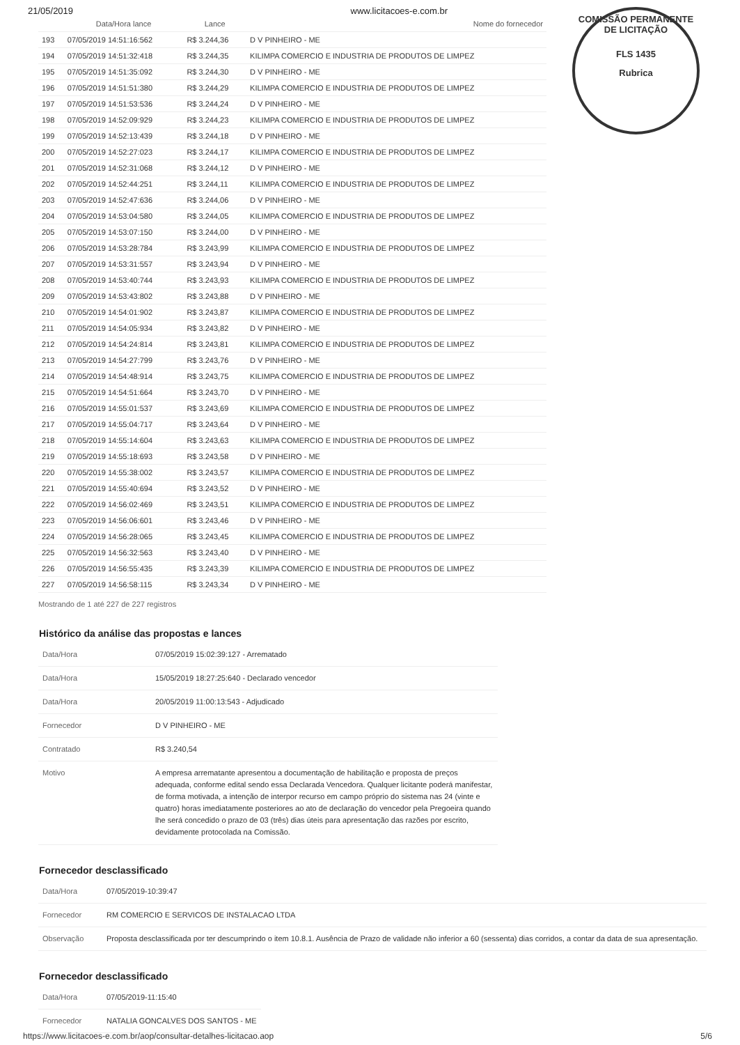21/05/2019 www.licitacoes-e.com.br
COMISSÃO PERMANENTE DE LICITAÇÃO
FLS 1435
Rubrica
| | Data/Hora lance | Lance | Nome do fornecedor |
| --- | --- | --- | --- |
| 193 | 07/05/2019 14:51:16:562 | R$ 3.244,36 | D V PINHEIRO - ME |
| 194 | 07/05/2019 14:51:32:418 | R$ 3.244,35 | KILIMPA COMERCIO E INDUSTRIA DE PRODUTOS DE LIMPEZ |
| 195 | 07/05/2019 14:51:35:092 | R$ 3.244,30 | D V PINHEIRO - ME |
| 196 | 07/05/2019 14:51:51:380 | R$ 3.244,29 | KILIMPA COMERCIO E INDUSTRIA DE PRODUTOS DE LIMPEZ |
| 197 | 07/05/2019 14:51:53:536 | R$ 3.244,24 | D V PINHEIRO - ME |
| 198 | 07/05/2019 14:52:09:929 | R$ 3.244,23 | KILIMPA COMERCIO E INDUSTRIA DE PRODUTOS DE LIMPEZ |
| 199 | 07/05/2019 14:52:13:439 | R$ 3.244,18 | D V PINHEIRO - ME |
| 200 | 07/05/2019 14:52:27:023 | R$ 3.244,17 | KILIMPA COMERCIO E INDUSTRIA DE PRODUTOS DE LIMPEZ |
| 201 | 07/05/2019 14:52:31:068 | R$ 3.244,12 | D V PINHEIRO - ME |
| 202 | 07/05/2019 14:52:44:251 | R$ 3.244,11 | KILIMPA COMERCIO E INDUSTRIA DE PRODUTOS DE LIMPEZ |
| 203 | 07/05/2019 14:52:47:636 | R$ 3.244,06 | D V PINHEIRO - ME |
| 204 | 07/05/2019 14:53:04:580 | R$ 3.244,05 | KILIMPA COMERCIO E INDUSTRIA DE PRODUTOS DE LIMPEZ |
| 205 | 07/05/2019 14:53:07:150 | R$ 3.244,00 | D V PINHEIRO - ME |
| 206 | 07/05/2019 14:53:28:784 | R$ 3.243,99 | KILIMPA COMERCIO E INDUSTRIA DE PRODUTOS DE LIMPEZ |
| 207 | 07/05/2019 14:53:31:557 | R$ 3.243,94 | D V PINHEIRO - ME |
| 208 | 07/05/2019 14:53:40:744 | R$ 3.243,93 | KILIMPA COMERCIO E INDUSTRIA DE PRODUTOS DE LIMPEZ |
| 209 | 07/05/2019 14:53:43:802 | R$ 3.243,88 | D V PINHEIRO - ME |
| 210 | 07/05/2019 14:54:01:902 | R$ 3.243,87 | KILIMPA COMERCIO E INDUSTRIA DE PRODUTOS DE LIMPEZ |
| 211 | 07/05/2019 14:54:05:934 | R$ 3.243,82 | D V PINHEIRO - ME |
| 212 | 07/05/2019 14:54:24:814 | R$ 3.243,81 | KILIMPA COMERCIO E INDUSTRIA DE PRODUTOS DE LIMPEZ |
| 213 | 07/05/2019 14:54:27:799 | R$ 3.243,76 | D V PINHEIRO - ME |
| 214 | 07/05/2019 14:54:48:914 | R$ 3.243,75 | KILIMPA COMERCIO E INDUSTRIA DE PRODUTOS DE LIMPEZ |
| 215 | 07/05/2019 14:54:51:664 | R$ 3.243,70 | D V PINHEIRO - ME |
| 216 | 07/05/2019 14:55:01:537 | R$ 3.243,69 | KILIMPA COMERCIO E INDUSTRIA DE PRODUTOS DE LIMPEZ |
| 217 | 07/05/2019 14:55:04:717 | R$ 3.243,64 | D V PINHEIRO - ME |
| 218 | 07/05/2019 14:55:14:604 | R$ 3.243,63 | KILIMPA COMERCIO E INDUSTRIA DE PRODUTOS DE LIMPEZ |
| 219 | 07/05/2019 14:55:18:693 | R$ 3.243,58 | D V PINHEIRO - ME |
| 220 | 07/05/2019 14:55:38:002 | R$ 3.243,57 | KILIMPA COMERCIO E INDUSTRIA DE PRODUTOS DE LIMPEZ |
| 221 | 07/05/2019 14:55:40:694 | R$ 3.243,52 | D V PINHEIRO - ME |
| 222 | 07/05/2019 14:56:02:469 | R$ 3.243,51 | KILIMPA COMERCIO E INDUSTRIA DE PRODUTOS DE LIMPEZ |
| 223 | 07/05/2019 14:56:06:601 | R$ 3.243,46 | D V PINHEIRO - ME |
| 224 | 07/05/2019 14:56:28:065 | R$ 3.243,45 | KILIMPA COMERCIO E INDUSTRIA DE PRODUTOS DE LIMPEZ |
| 225 | 07/05/2019 14:56:32:563 | R$ 3.243,40 | D V PINHEIRO - ME |
| 226 | 07/05/2019 14:56:55:435 | R$ 3.243,39 | KILIMPA COMERCIO E INDUSTRIA DE PRODUTOS DE LIMPEZ |
| 227 | 07/05/2019 14:56:58:115 | R$ 3.243,34 | D V PINHEIRO - ME |
Mostrando de 1 até 227 de 227 registros
Histórico da análise das propostas e lances
| Data/Hora | 07/05/2019 15:02:39:127 - Arrematado |
| Data/Hora | 15/05/2019 18:27:25:640 - Declarado vencedor |
| Data/Hora | 20/05/2019 11:00:13:543 - Adjudicado |
| Fornecedor | D V PINHEIRO - ME |
| Contratado | R$ 3.240,54 |
| Motivo | A empresa arrematante apresentou a documentação de habilitação e proposta de preços adequada, conforme edital sendo essa Declarada Vencedora. Qualquer licitante poderá manifestar, de forma motivada, a intenção de interpor recurso em campo próprio do sistema nas 24 (vinte e quatro) horas imediatamente posteriores ao ato de declaração do vencedor pela Pregoeira quando lhe será concedido o prazo de 03 (três) dias úteis para apresentação das razões por escrito, devidamente protocolada na Comissão. |
Fornecedor desclassificado
| Data/Hora | 07/05/2019-10:39:47 |
| Fornecedor | RM COMERCIO E SERVICOS DE INSTALACAO LTDA |
| Observação | Proposta desclassificada por ter descumprindo o item 10.8.1. Ausência de Prazo de validade não inferior a 60 (sessenta) dias corridos, a contar da data de sua apresentação. |
Fornecedor desclassificado
| Data/Hora | 07/05/2019-11:15:40 |
| Fornecedor | NATALIA GONCALVES DOS SANTOS - ME |
https://www.licitacoes-e.com.br/aop/consultar-detalhes-licitacao.aop 5/6